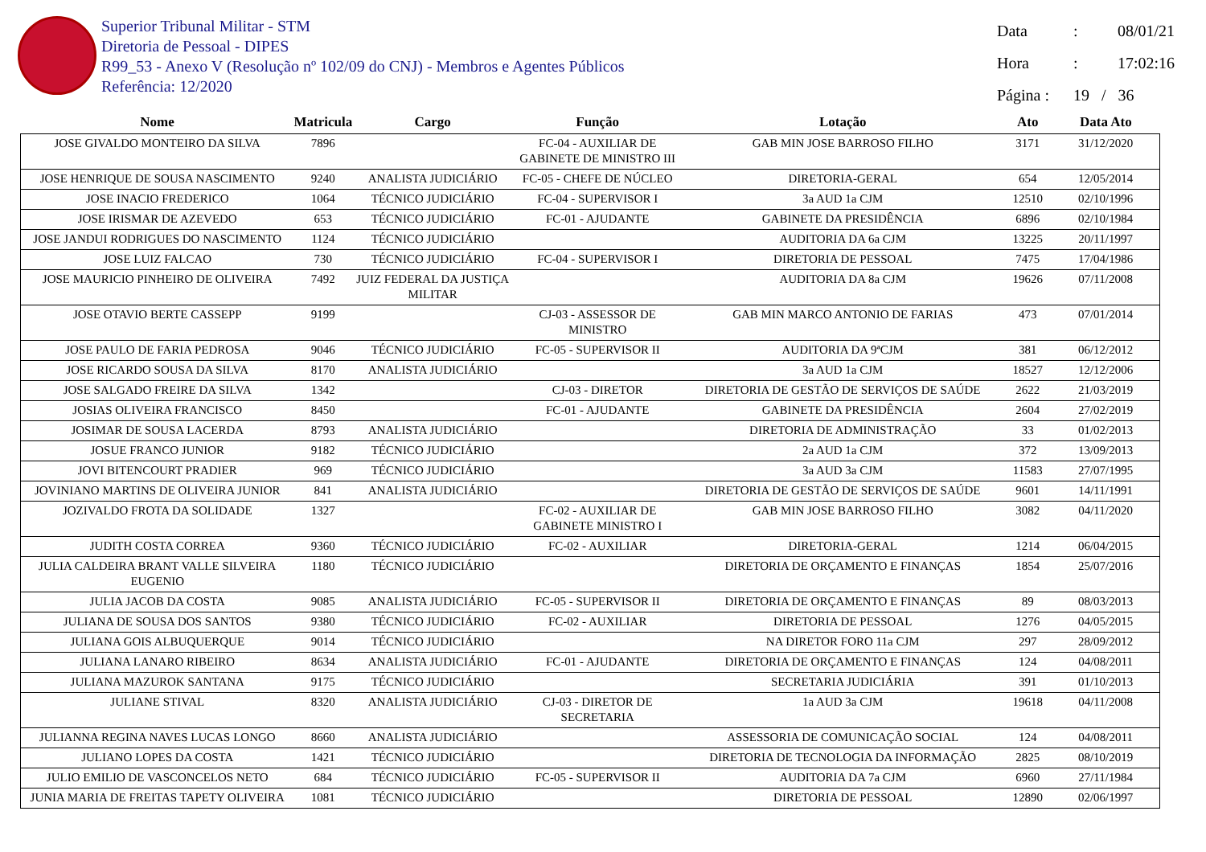Superior Tribunal Militar - STM
Diretoria de Pessoal - DIPES
R99_53 - Anexo V (Resolução nº 102/09 do CNJ) - Membros e Agentes Públicos
Referência: 12/2020
Data : 08/01/21
Hora : 17:02:16
Página : 19 / 36
| Nome | Matricula | Cargo | Função | Lotação | Ato | Data Ato |
| --- | --- | --- | --- | --- | --- | --- |
| JOSE GIVALDO MONTEIRO DA SILVA | 7896 | | FC-04 - AUXILIAR DE GABINETE DE MINISTRO III | GAB MIN JOSE BARROSO FILHO | 3171 | 31/12/2020 |
| JOSE HENRIQUE DE SOUSA NASCIMENTO | 9240 | ANALISTA JUDICIÁRIO | FC-05 - CHEFE DE NÚCLEO | DIRETORIA-GERAL | 654 | 12/05/2014 |
| JOSE INACIO FREDERICO | 1064 | TÉCNICO JUDICIÁRIO | FC-04 - SUPERVISOR I | 3a AUD 1a CJM | 12510 | 02/10/1996 |
| JOSE IRISMAR DE AZEVEDO | 653 | TÉCNICO JUDICIÁRIO | FC-01 - AJUDANTE | GABINETE DA PRESIDÊNCIA | 6896 | 02/10/1984 |
| JOSE JANDUI RODRIGUES DO NASCIMENTO | 1124 | TÉCNICO JUDICIÁRIO | | AUDITORIA DA 6a CJM | 13225 | 20/11/1997 |
| JOSE LUIZ FALCAO | 730 | TÉCNICO JUDICIÁRIO | FC-04 - SUPERVISOR I | DIRETORIA DE PESSOAL | 7475 | 17/04/1986 |
| JOSE MAURICIO PINHEIRO DE OLIVEIRA | 7492 | JUIZ FEDERAL DA JUSTIÇA MILITAR | | AUDITORIA DA 8a CJM | 19626 | 07/11/2008 |
| JOSE OTAVIO BERTE CASSEPP | 9199 | | CJ-03 - ASSESSOR DE MINISTRO | GAB MIN MARCO ANTONIO DE FARIAS | 473 | 07/01/2014 |
| JOSE PAULO DE FARIA PEDROSA | 9046 | TÉCNICO JUDICIÁRIO | FC-05 - SUPERVISOR II | AUDITORIA DA 9ªCJM | 381 | 06/12/2012 |
| JOSE RICARDO SOUSA DA SILVA | 8170 | ANALISTA JUDICIÁRIO | | 3a AUD 1a CJM | 18527 | 12/12/2006 |
| JOSE SALGADO FREIRE DA SILVA | 1342 | | CJ-03 - DIRETOR | DIRETORIA DE GESTÃO DE SERVIÇOS DE SAÚDE | 2622 | 21/03/2019 |
| JOSIAS OLIVEIRA FRANCISCO | 8450 | | FC-01 - AJUDANTE | GABINETE DA PRESIDÊNCIA | 2604 | 27/02/2019 |
| JOSIMAR DE SOUSA LACERDA | 8793 | ANALISTA JUDICIÁRIO | | DIRETORIA DE ADMINISTRAÇÃO | 33 | 01/02/2013 |
| JOSUE FRANCO JUNIOR | 9182 | TÉCNICO JUDICIÁRIO | | 2a AUD 1a CJM | 372 | 13/09/2013 |
| JOVI BITENCOURT PRADIER | 969 | TÉCNICO JUDICIÁRIO | | 3a AUD 3a CJM | 11583 | 27/07/1995 |
| JOVINIANO MARTINS DE OLIVEIRA JUNIOR | 841 | ANALISTA JUDICIÁRIO | | DIRETORIA DE GESTÃO DE SERVIÇOS DE SAÚDE | 9601 | 14/11/1991 |
| JOZIVALDO FROTA DA SOLIDADE | 1327 | | FC-02 - AUXILIAR DE GABINETE MINISTRO I | GAB MIN JOSE BARROSO FILHO | 3082 | 04/11/2020 |
| JUDITH COSTA CORREA | 9360 | TÉCNICO JUDICIÁRIO | FC-02 - AUXILIAR | DIRETORIA-GERAL | 1214 | 06/04/2015 |
| JULIA CALDEIRA BRANT VALLE SILVEIRA EUGENIO | 1180 | TÉCNICO JUDICIÁRIO | | DIRETORIA DE ORÇAMENTO E FINANÇAS | 1854 | 25/07/2016 |
| JULIA JACOB DA COSTA | 9085 | ANALISTA JUDICIÁRIO | FC-05 - SUPERVISOR II | DIRETORIA DE ORÇAMENTO E FINANÇAS | 89 | 08/03/2013 |
| JULIANA DE SOUSA DOS SANTOS | 9380 | TÉCNICO JUDICIÁRIO | FC-02 - AUXILIAR | DIRETORIA DE PESSOAL | 1276 | 04/05/2015 |
| JULIANA GOIS ALBUQUERQUE | 9014 | TÉCNICO JUDICIÁRIO | | NA DIRETOR FORO 11a CJM | 297 | 28/09/2012 |
| JULIANA LANARO RIBEIRO | 8634 | ANALISTA JUDICIÁRIO | FC-01 - AJUDANTE | DIRETORIA DE ORÇAMENTO E FINANÇAS | 124 | 04/08/2011 |
| JULIANA MAZUROK SANTANA | 9175 | TÉCNICO JUDICIÁRIO | | SECRETARIA JUDICIÁRIA | 391 | 01/10/2013 |
| JULIANE STIVAL | 8320 | ANALISTA JUDICIÁRIO | CJ-03 - DIRETOR DE SECRETARIA | 1a AUD 3a CJM | 19618 | 04/11/2008 |
| JULIANNA REGINA NAVES LUCAS LONGO | 8660 | ANALISTA JUDICIÁRIO | | ASSESSORIA DE COMUNICAÇÃO SOCIAL | 124 | 04/08/2011 |
| JULIANO LOPES DA COSTA | 1421 | TÉCNICO JUDICIÁRIO | | DIRETORIA DE TECNOLOGIA DA INFORMAÇÃO | 2825 | 08/10/2019 |
| JULIO EMILIO DE VASCONCELOS NETO | 684 | TÉCNICO JUDICIÁRIO | FC-05 - SUPERVISOR II | AUDITORIA DA 7a CJM | 6960 | 27/11/1984 |
| JUNIA MARIA DE FREITAS TAPETY OLIVEIRA | 1081 | TÉCNICO JUDICIÁRIO | | DIRETORIA DE PESSOAL | 12890 | 02/06/1997 |